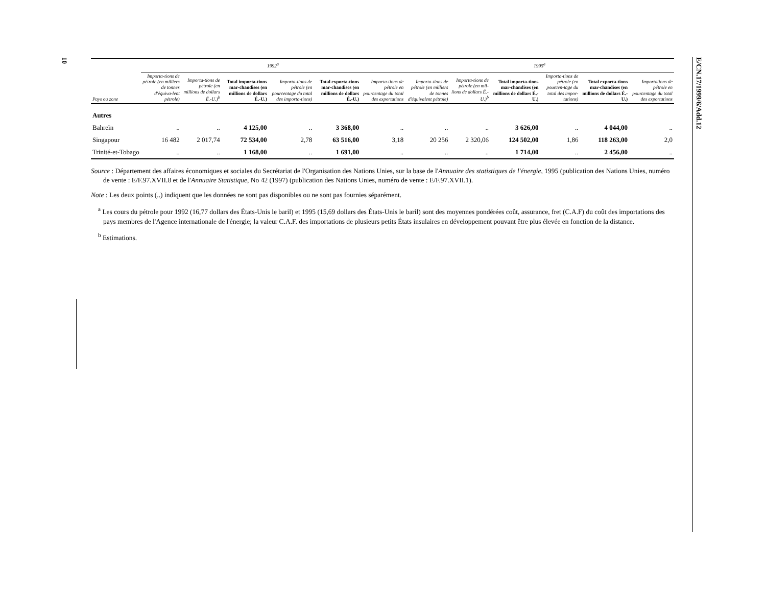10
E/CN.17/1999/6/Add.12
| | 1992<sup>a</sup> | | | | | | 1995<sup>a</sup> | | | | | |
| --- | --- | --- | --- | --- | --- | --- | --- | --- | --- | --- | --- | --- |
| Pays ou zone | Importa-tions de pétrole (en milliers de tonnes d'équiva-lent pétrole) | Importa-tions de pétrole (en millions de dollars É.-U.)<sup>b</sup> | Total importa-tions mar-chandises (en millions de dollars É.-U.) | Importa-tions de pétrole (en pourcentage du total des importa-tions) | Total exporta-tions mar-chandises (en millions de dollars É.-U.) | Importa-tions de pétrole en pourcentage du total des exportations | Importa-tions de pétrole (en milliers de tonnes d'équivalent pétrole) | Importa-tions de pétrole (en mil-lions de dollars É.-U.)<sup>b</sup> | Total importa-tions mar-chandises (en millions de dollars É.-U.) | Importa-tions de pétrole (en pourcen-tage du total des impor-tations) | Total exporta-tions mar-chandises (en millions de dollars É.-U.) | Importations de pétrole en pourcentage du total des exportations |
| Autres | | | | | | | | | | | | |
| Bahreïn | .. | .. | 4 125,00 | .. | 3 368,00 | .. | .. | .. | 3 626,00 | .. | 4 044,00 | .. |
| Singapour | 16 482 | 2 017,74 | 72 534,00 | 2,78 | 63 516,00 | 3,18 | 20 256 | 2 320,06 | 124 502,00 | 1,86 | 118 263,00 | 2,0 |
| Trinité-et-Tobago | .. | .. | 1 168,00 | .. | 1 691,00 | .. | .. | .. | 1 714,00 | .. | 2 456,00 | .. |
Source : Département des affaires économiques et sociales du Secrétariat de l'Organisation des Nations Unies, sur la base de l'Annuaire des statistiques de l'énergie, 1995 (publication des Nations Unies, numéro de vente : E/F.97.XVII.8 et de l'Annuaire Statistique, No 42 (1997) (publication des Nations Unies, numéro de vente : E/F.97.XVII.1).
Note : Les deux points (..) indiquent que les données ne sont pas disponibles ou ne sont pas fournies séparément.
<sup>a</sup> Les cours du pétrole pour 1992 (16,77 dollars des États-Unis le baril) et 1995 (15,69 dollars des États-Unis le baril) sont des moyennes pondérées coût, assurance, fret (C.A.F) du coût des importations des pays membres de l'Agence internationale de l'énergie; la valeur C.A.F. des importations de plusieurs petits États insulaires en développement pouvant être plus élevée en fonction de la distance.
<sup>b</sup> Estimations.